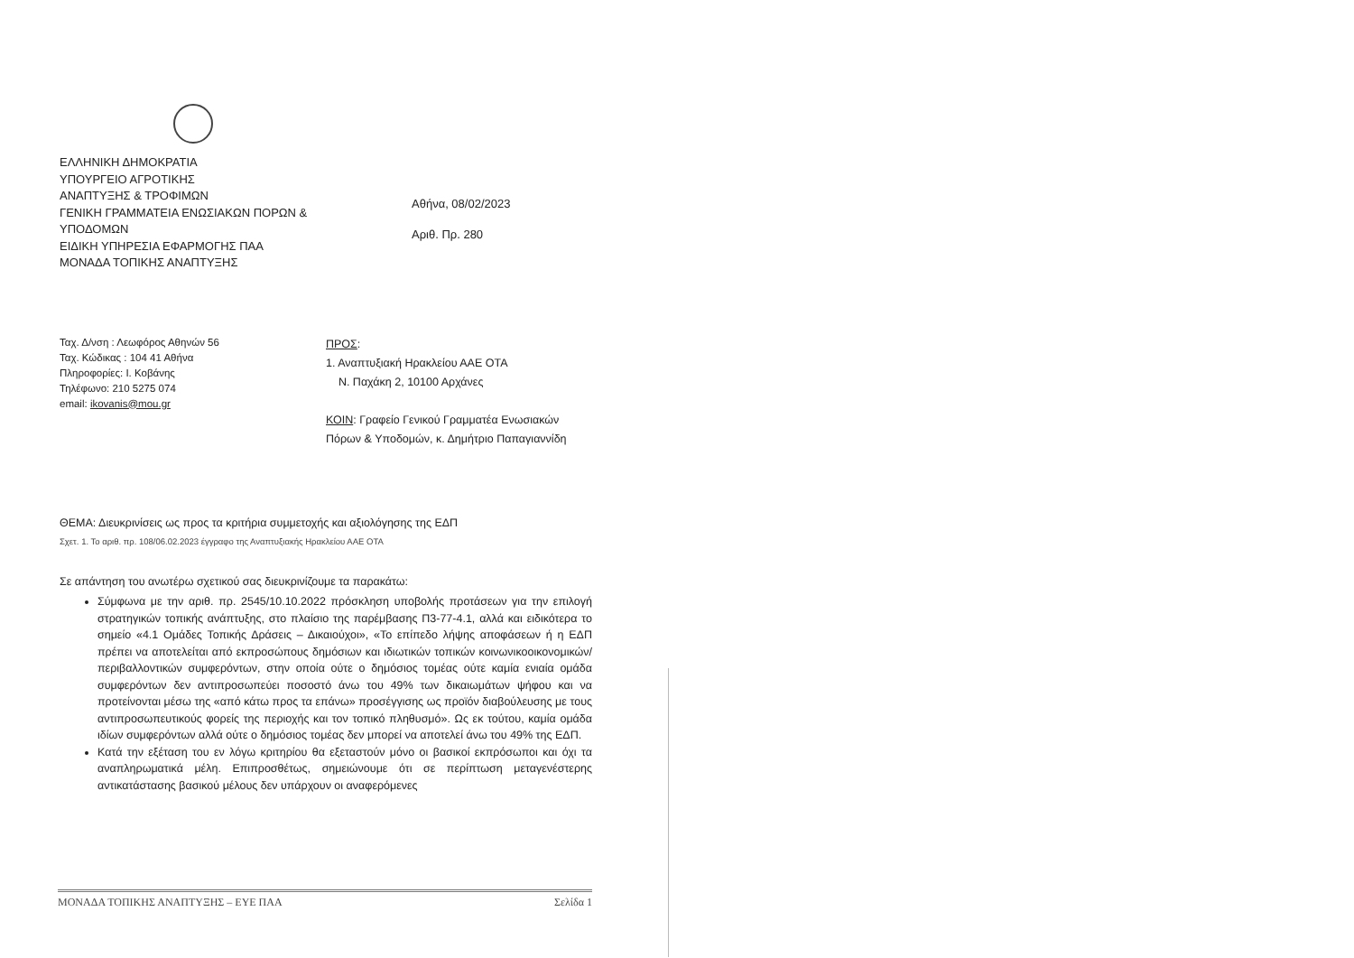ΕΛΛΗΝΙΚΗ ΔΗΜΟΚΡΑΤΙΑ
ΥΠΟΥΡΓΕΙΟ ΑΓΡΟΤΙΚΗΣ
ΑΝΑΠΤΥΞΗΣ & ΤΡΟΦΙΜΩΝ
ΓΕΝΙΚΗ ΓΡΑΜΜΑΤΕΙΑ ΕΝΩΣΙΑΚΩΝ ΠΟΡΩΝ &
ΥΠΟΔΟΜΩΝ
ΕΙΔΙΚΗ ΥΠΗΡΕΣΙΑ ΕΦΑΡΜΟΓΗΣ ΠΑΑ
ΜΟΝΑΔΑ ΤΟΠΙΚΗΣ ΑΝΑΠΤΥΞΗΣ
Αθήνα, 08/02/2023
Αριθ. Πρ. 280
Ταχ. Δ/νση : Λεωφόρος Αθηνών 56
Ταχ. Κώδικας : 104 41 Αθήνα
Πληροφορίες: Ι. Κοβάνης
Τηλέφωνο: 210 5275 074
email: ikovanis@mou.gr
ΠΡΟΣ:
1. Αναπτυξιακή Ηρακλείου ΑΑΕ ΟΤΑ
Ν. Παχάκη 2, 10100 Αρχάνες
ΚΟΙΝ: Γραφείο Γενικού Γραμματέα Ενωσιακών
Πόρων & Υποδομών, κ. Δημήτριο Παπαγιαννίδη
ΘΕΜΑ: Διευκρινίσεις ως προς τα κριτήρια συμμετοχής και αξιολόγησης της ΕΔΠ
Σχετ. 1. Το αριθ. πρ. 108/06.02.2023 έγγραφο της Αναπτυξιακής Ηρακλείου ΑΑΕ ΟΤΑ
Σε απάντηση του ανωτέρω σχετικού σας διευκρινίζουμε τα παρακάτω:
Σύμφωνα με την αριθ. πρ. 2545/10.10.2022 πρόσκληση υποβολής προτάσεων για την επιλογή στρατηγικών τοπικής ανάπτυξης, στο πλαίσιο της παρέμβασης Π3-77-4.1, αλλά και ειδικότερα το σημείο «4.1 Ομάδες Τοπικής Δράσεις – Δικαιούχοι», «Το επίπεδο λήψης αποφάσεων ή η ΕΔΠ πρέπει να αποτελείται από εκπροσώπους δημόσιων και ιδιωτικών τοπικών κοινωνικοοικονομικών/περιβαλλοντικών συμφερόντων, στην οποία ούτε ο δημόσιος τομέας ούτε καμία ενιαία ομάδα συμφερόντων δεν αντιπροσωπεύει ποσοστό άνω του 49% των δικαιωμάτων ψήφου και να προτείνονται μέσω της «από κάτω προς τα επάνω» προσέγγισης ως προϊόν διαβούλευσης με τους αντιπροσωπευτικούς φορείς της περιοχής και τον τοπικό πληθυσμό». Ως εκ τούτου, καμία ομάδα ιδίων συμφερόντων αλλά ούτε ο δημόσιος τομέας δεν μπορεί να αποτελεί άνω του 49% της ΕΔΠ.
Κατά την εξέταση του εν λόγω κριτηρίου θα εξεταστούν μόνο οι βασικοί εκπρόσωποι και όχι τα αναπληρωματικά μέλη. Επιπροσθέτως, σημειώνουμε ότι σε περίπτωση μεταγενέστερης αντικατάστασης βασικού μέλους δεν υπάρχουν οι αναφερόμενες
ΜΟΝΑΔΑ ΤΟΠΙΚΗΣ ΑΝΑΠΤΥΞΗΣ – ΕΥΕ ΠΑΑ Σελίδα 1